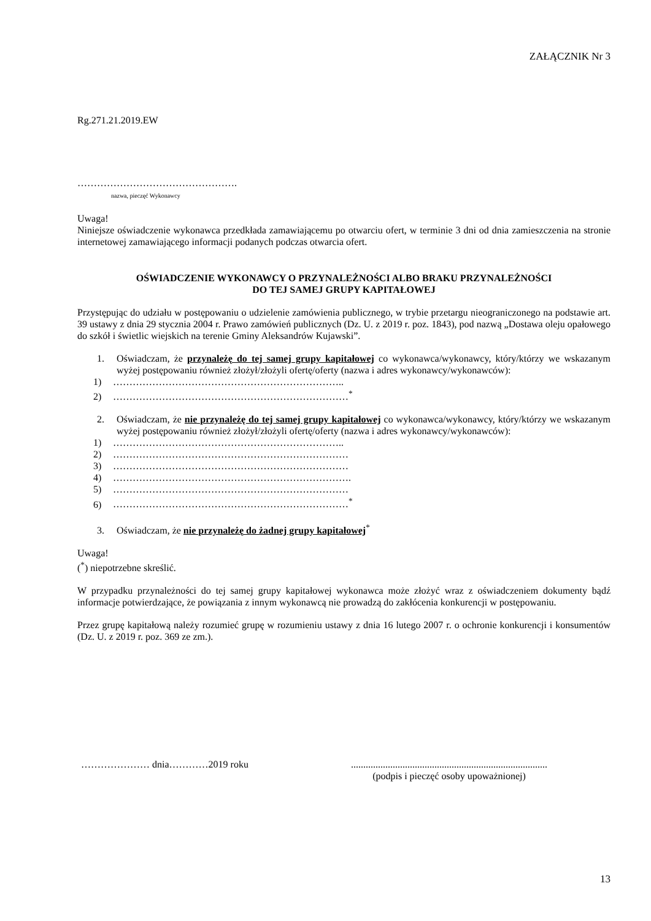ZAŁĄCZNIK Nr 3
Rg.271.21.2019.EW
………………………………………….
nazwa, pieczęć Wykonawcy
Uwaga!
Niniejsze oświadczenie wykonawca przedkłada zamawiającemu po otwarciu ofert, w terminie 3 dni od dnia zamieszczenia na stronie internetowej zamawiającego informacji podanych podczas otwarcia ofert.
OŚWIADCZENIE WYKONAWCY O PRZYNALEŻNOŚCI ALBO BRAKU PRZYNALEŻNOŚCI
DO TEJ SAMEJ GRUPY KAPITAŁOWEJ
Przystępując do udziału w postępowaniu o udzielenie zamówienia publicznego, w trybie przetargu nieograniczonego na podstawie art. 39 ustawy z dnia 29 stycznia 2004 r. Prawo zamówień publicznych (Dz. U. z 2019 r. poz. 1843), pod nazwą „Dostawa oleju opałowego do szkół i świetlic wiejskich na terenie Gminy Aleksandrów Kujawski”.
1. Oświadczam, że przynależę do tej samej grupy kapitałowej co wykonawca/wykonawcy, który/którzy we wskazanym wyżej postępowaniu również złożył/złożyli ofertę/oferty (nazwa i adres wykonawcy/wykonawców):
1) ……………………………………………………………..
2) ………………………………………………………………<sup>*</sup>
2. Oświadczam, że nie przynależę do tej samej grupy kapitałowej co wykonawca/wykonawcy, który/którzy we wskazanym wyżej postępowaniu również złożył/złożyli ofertę/oferty (nazwa i adres wykonawcy/wykonawców):
1) ……………………………………………………………..
2) ………………………………………………………………
3) ………………………………………………………………
4) ……………………………………………………………….
5) ………………………………………………………………
6) ………………………………………………………………<sup>*</sup>
3. Oświadczam, że nie przynależę do żadnej grupy kapitałowej<sup>*</sup>
Uwaga!
(<sup>*</sup>) niepotrzebne skreślić.
W przypadku przynależności do tej samej grupy kapitałowej wykonawca może złożyć wraz z oświadczeniem dokumenty bądź informacje potwierdzające, że powiązania z innym wykonawcą nie prowadzą do zakłócenia konkurencji w postępowaniu.
Przez grupę kapitałową należy rozumieć grupę w rozumieniu ustawy z dnia 16 lutego 2007 r. o ochronie konkurencji i konsumentów (Dz. U. z 2019 r. poz. 369 ze zm.).
………………… dnia…………2019 roku ................................................................................
(podpis i pieczęć osoby upoważnionej)
13